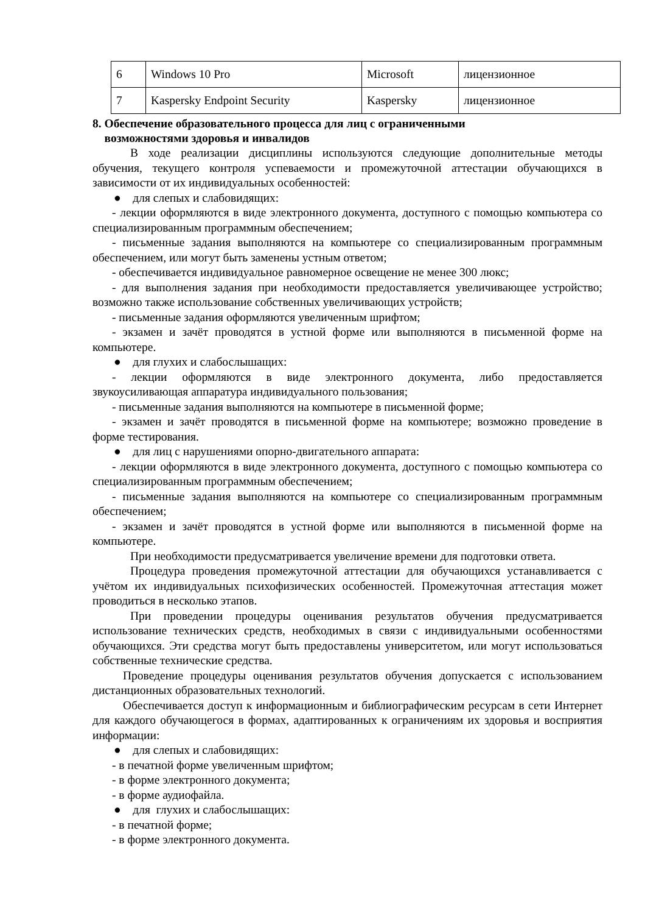| 6 | Windows 10 Pro | Microsoft | лицензионное |
| 7 | Kaspersky Endpoint Security | Kaspersky | лицензионное |
8. Обеспечение образовательного процесса для лиц с ограниченными
возможностями здоровья и инвалидов
В ходе реализации дисциплины используются следующие дополнительные методы обучения, текущего контроля успеваемости и промежуточной аттестации обучающихся в зависимости от их индивидуальных особенностей:
● для слепых и слабовидящих:
- лекции оформляются в виде электронного документа, доступного с помощью компьютера со специализированным программным обеспечением;
- письменные задания выполняются на компьютере со специализированным программным обеспечением, или могут быть заменены устным ответом;
- обеспечивается индивидуальное равномерное освещение не менее 300 люкс;
- для выполнения задания при необходимости предоставляется увеличивающее устройство; возможно также использование собственных увеличивающих устройств;
- письменные задания оформляются увеличенным шрифтом;
- экзамен и зачёт проводятся в устной форме или выполняются в письменной форме на компьютере.
● для глухих и слабослышащих:
- лекции оформляются в виде электронного документа, либо предоставляется звукоусиливающая аппаратура индивидуального пользования;
- письменные задания выполняются на компьютере в письменной форме;
- экзамен и зачёт проводятся в письменной форме на компьютере; возможно проведение в форме тестирования.
● для лиц с нарушениями опорно-двигательного аппарата:
- лекции оформляются в виде электронного документа, доступного с помощью компьютера со специализированным программным обеспечением;
- письменные задания выполняются на компьютере со специализированным программным обеспечением;
- экзамен и зачёт проводятся в устной форме или выполняются в письменной форме на компьютере.
При необходимости предусматривается увеличение времени для подготовки ответа.
Процедура проведения промежуточной аттестации для обучающихся устанавливается с учётом их индивидуальных психофизических особенностей. Промежуточная аттестация может проводиться в несколько этапов.
При проведении процедуры оценивания результатов обучения предусматривается использование технических средств, необходимых в связи с индивидуальными особенностями обучающихся. Эти средства могут быть предоставлены университетом, или могут использоваться собственные технические средства.
Проведение процедуры оценивания результатов обучения допускается с использованием дистанционных образовательных технологий.
Обеспечивается доступ к информационным и библиографическим ресурсам в сети Интернет для каждого обучающегося в формах, адаптированных к ограничениям их здоровья и восприятия информации:
● для слепых и слабовидящих:
- в печатной форме увеличенным шрифтом;
- в форме электронного документа;
- в форме аудиофайла.
● для глухих и слабослышащих:
- в печатной форме;
- в форме электронного документа.